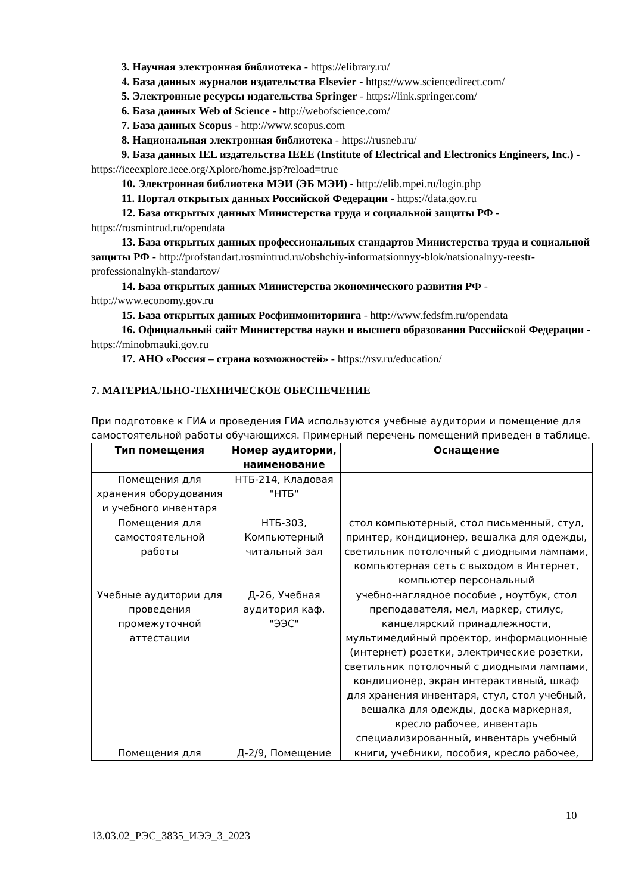3. Научная электронная библиотека - https://elibrary.ru/
4. База данных журналов издательства Elsevier - https://www.sciencedirect.com/
5. Электронные ресурсы издательства Springer - https://link.springer.com/
6. База данных Web of Science - http://webofscience.com/
7. База данных Scopus - http://www.scopus.com
8. Национальная электронная библиотека - https://rusneb.ru/
9. База данных IEL издательства IEEE (Institute of Electrical and Electronics Engineers, Inc.) - https://ieeexplore.ieee.org/Xplore/home.jsp?reload=true
10. Электронная библиотека МЭИ (ЭБ МЭИ) - http://elib.mpei.ru/login.php
11. Портал открытых данных Российской Федерации - https://data.gov.ru
12. База открытых данных Министерства труда и социальной защиты РФ - https://rosmintrud.ru/opendata
13. База открытых данных профессиональных стандартов Министерства труда и социальной защиты РФ - http://profstandart.rosmintrud.ru/obshchiy-informatsionnyy-blok/natsionalnyy-reestr-professionalnykh-standartov/
14. База открытых данных Министерства экономического развития РФ - http://www.economy.gov.ru
15. База открытых данных Росфинмониторинга - http://www.fedsfm.ru/opendata
16. Официальный сайт Министерства науки и высшего образования Российской Федерации - https://minobrnauki.gov.ru
17. АНО «Россия – страна возможностей» - https://rsv.ru/education/
7. МАТЕРИАЛЬНО-ТЕХНИЧЕСКОЕ ОБЕСПЕЧЕНИЕ
При подготовке к ГИА и проведения ГИА используются учебные аудитории и помещение для самостоятельной работы обучающихся. Примерный перечень помещений приведен в таблице.
| Тип помещения | Номер аудитории, наименование | Оснащение |
| --- | --- | --- |
| Помещения для хранения оборудования и учебного инвентаря | НТБ-214, Кладовая "НТБ" | |
| Помещения для самостоятельной работы | НТБ-303, Компьютерный читальный зал | стол компьютерный, стол письменный, стул, принтер, кондиционер, вешалка для одежды, светильник потолочный с диодными лампами, компьютерная сеть с выходом в Интернет, компьютер персональный |
| Учебные аудитории для проведения промежуточной аттестации | Д-26, Учебная аудитория каф. "ЭЭС" | учебно-наглядное пособие , ноутбук, стол преподавателя, мел, маркер, стилус, канцелярский принадлежности, мультимедийный проектор, информационные (интернет) розетки, электрические розетки, светильник потолочный с диодными лампами, кондиционер, экран интерактивный, шкаф для хранения инвентаря, стул, стол учебный, вешалка для одежды, доска маркерная, кресло рабочее, инвентарь специализированный, инвентарь учебный |
| Помещения для | Д-2/9, Помещение | книги, учебники, пособия, кресло рабочее, |
10
13.03.02_РЭС_3835_ИЭЭ_3_2023